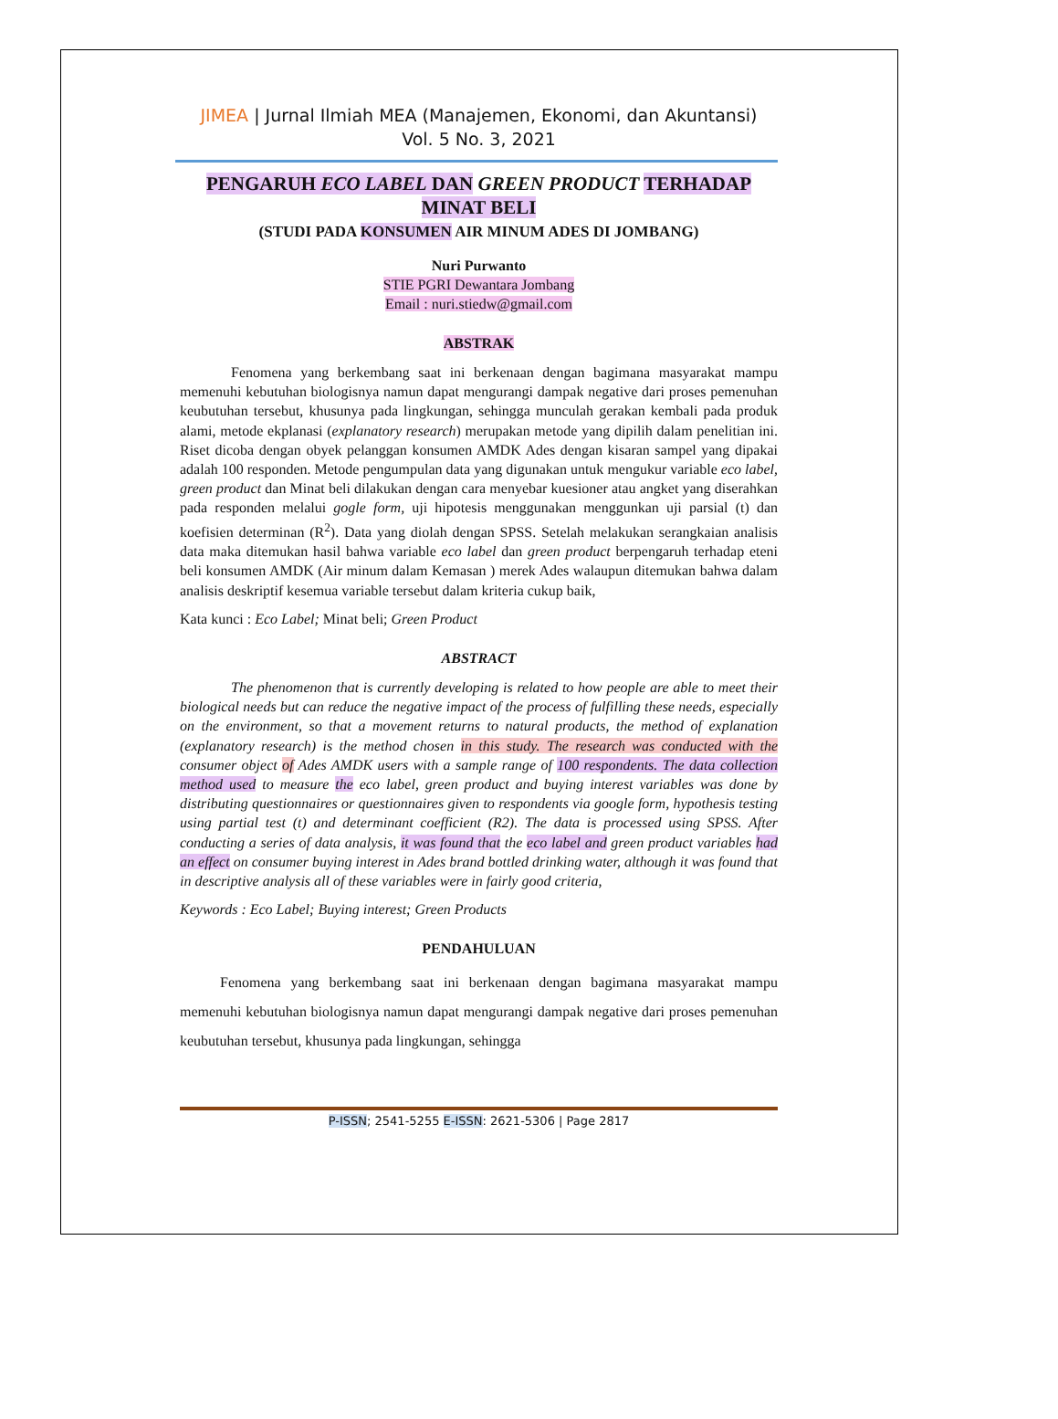JIMEA | Jurnal Ilmiah MEA (Manajemen, Ekonomi, dan Akuntansi)
Vol. 5 No. 3, 2021
PENGARUH ECO LABEL DAN GREEN PRODUCT TERHADAP
MINAT BELI
(STUDI PADA KONSUMEN AIR MINUM ADES DI JOMBANG)
Nuri Purwanto
STIE PGRI Dewantara Jombang
Email : nuri.stiedw@gmail.com
ABSTRAK
Fenomena yang berkembang saat ini berkenaan dengan bagimana masyarakat mampu memenuhi kebutuhan biologisnya namun dapat mengurangi dampak negative dari proses pemenuhan keubutuhan tersebut, khusunya pada lingkungan, sehingga munculah gerakan kembali pada produk alami, metode ekplanasi (explanatory research) merupakan metode yang dipilih dalam penelitian ini. Riset dicoba dengan obyek pelanggan konsumen AMDK Ades dengan kisaran sampel yang dipakai adalah 100 responden. Metode pengumpulan data yang digunakan untuk mengukur variable eco label, green product dan Minat beli dilakukan dengan cara menyebar kuesioner atau angket yang diserahkan pada responden melalui gogle form, uji hipotesis menggunakan menggunkan uji parsial (t) dan koefisien determinan (R<sup>2</sup>). Data yang diolah dengan SPSS. Setelah melakukan serangkaian analisis data maka ditemukan hasil bahwa variable eco label dan green product berpengaruh terhadap eteni beli konsumen AMDK (Air minum dalam Kemasan ) merek Ades walaupun ditemukan bahwa dalam analisis deskriptif kesemua variable tersebut dalam kriteria cukup baik,
Kata kunci : Eco Label; Minat beli; Green Product
ABSTRACT
The phenomenon that is currently developing is related to how people are able to meet their biological needs but can reduce the negative impact of the process of fulfilling these needs, especially on the environment, so that a movement returns to natural products, the method of explanation (explanatory research) is the method chosen in this study. The research was conducted with the consumer object of Ades AMDK users with a sample range of 100 respondents. The data collection method used to measure the eco label, green product and buying interest variables was done by distributing questionnaires or questionnaires given to respondents via google form, hypothesis testing using partial test (t) and determinant coefficient (R2). The data is processed using SPSS. After conducting a series of data analysis, it was found that the eco label and green product variables had an effect on consumer buying interest in Ades brand bottled drinking water, although it was found that in descriptive analysis all of these variables were in fairly good criteria,
Keywords : Eco Label; Buying interest; Green Products
PENDAHULUAN
Fenomena yang berkembang saat ini berkenaan dengan bagimana masyarakat mampu memenuhi kebutuhan biologisnya namun dapat mengurangi dampak negative dari proses pemenuhan keubutuhan tersebut, khusunya pada lingkungan, sehingga
P-ISSN; 2541-5255 E-ISSN: 2621-5306 | Page 2817